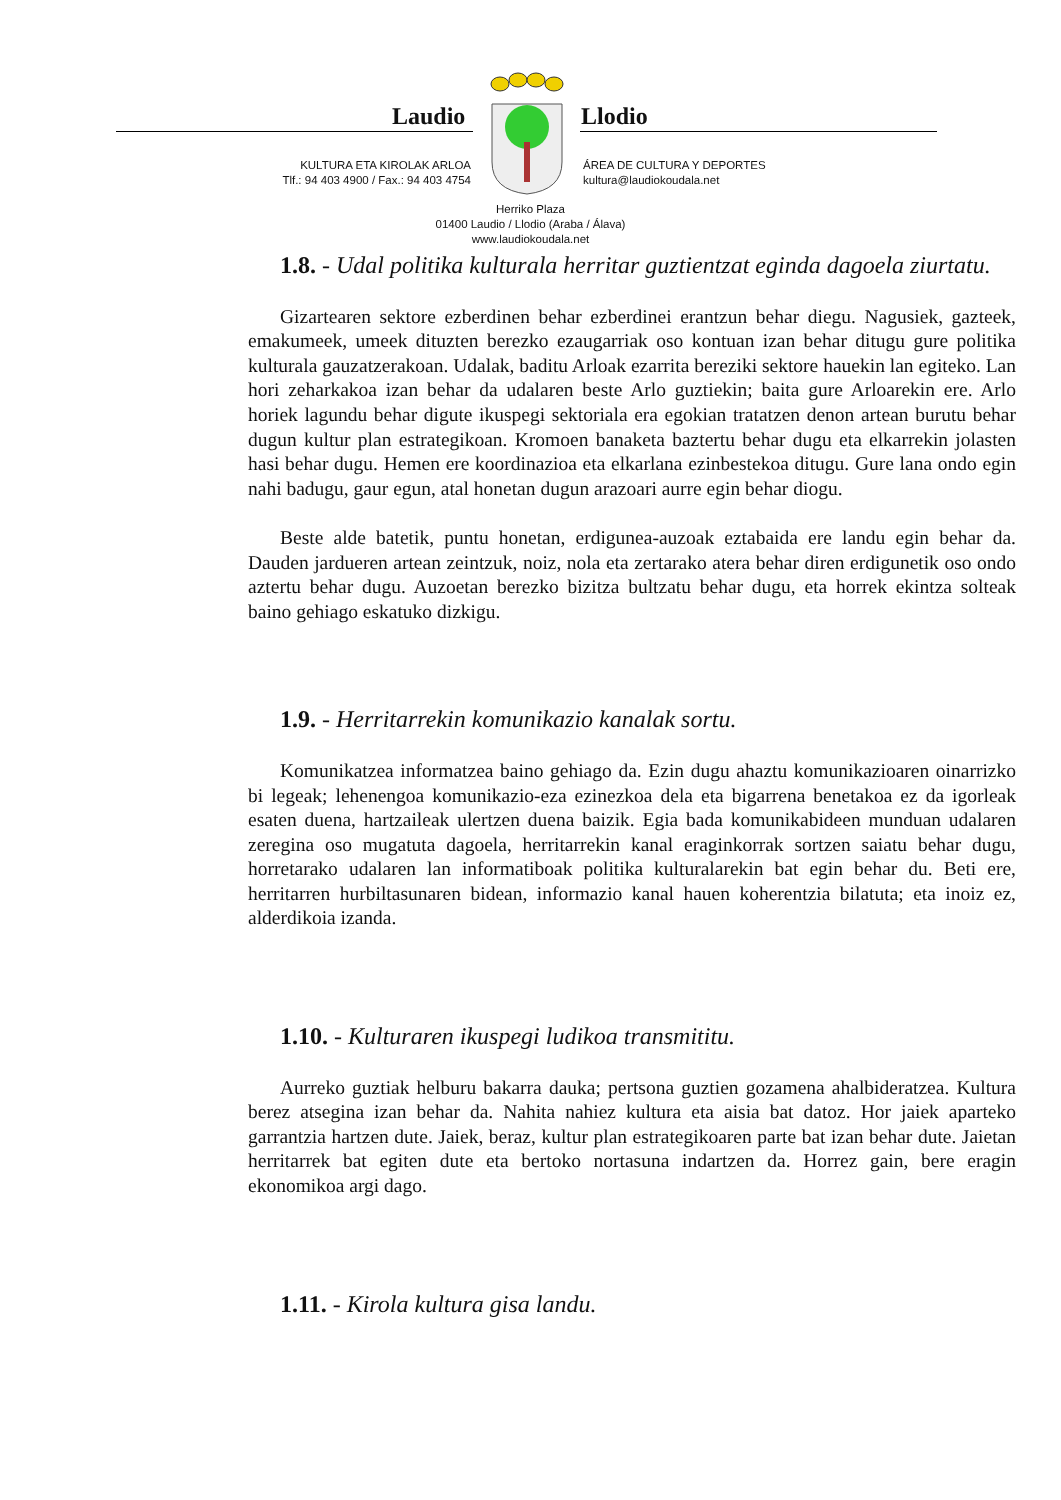Laudio Llodio
KULTURA ETA KIROLAK ARLOA
Tlf.: 94 403 4900 / Fax.: 94 403 4754
ÁREA DE CULTURA Y DEPORTES
kultura@laudiokoudala.net
Herriko Plaza
01400 Laudio / Llodio (Araba / Álava)
www.laudiokoudala.net
1.8. - Udal politika kulturala herritar guztientzat eginda dagoela ziurtatu.
Gizartearen sektore ezberdinen behar ezberdinei erantzun behar diegu. Nagusiek, gazteek, emakumeek, umeek dituzten berezko ezaugarriak oso kontuan izan behar ditugu gure politika kulturala gauzatzerakoan. Udalak, baditu Arloak ezarrita bereziki sektore hauekin lan egiteko. Lan hori zeharkakoa izan behar da udalaren beste Arlo guztiekin; baita gure Arloarekin ere. Arlo horiek lagundu behar digute ikuspegi sektoriala era egokian tratatzen denon artean burutu behar dugun kultur plan estrategikoan. Kromoen banaketa baztertu behar dugu eta elkarrekin jolasten hasi behar dugu. Hemen ere koordinazioa eta elkarlana ezinbestekoa ditugu. Gure lana ondo egin nahi badugu, gaur egun, atal honetan dugun arazoari aurre egin behar diogu.
Beste alde batetik, puntu honetan, erdigunea-auzoak eztabaida ere landu egin behar da. Dauden jardueren artean zeintzuk, noiz, nola eta zertarako atera behar diren erdigunetik oso ondo aztertu behar dugu. Auzoetan berezko bizitza bultzatu behar dugu, eta horrek ekintza solteak baino gehiago eskatuko dizkigu.
1.9. - Herritarrekin komunikazio kanalak sortu.
Komunikatzea informatzea baino gehiago da. Ezin dugu ahaztu komunikazioaren oinarrizko bi legeak; lehenengoa komunikazio-eza ezinezkoa dela eta bigarrena benetakoa ez da igorleak esaten duena, hartzaileak ulertzen duena baizik. Egia bada komunikabideen munduan udalaren zeregina oso mugatuta dagoela, herritarrekin kanal eraginkorrak sortzen saiatu behar dugu, horretarako udalaren lan informatiboak politika kulturalarekin bat egin behar du. Beti ere, herritarren hurbiltasunaren bidean, informazio kanal hauen koherentzia bilatuta; eta inoiz ez, alderdikoia izanda.
1.10. - Kulturaren ikuspegi ludikoa transmititu.
Aurreko guztiak helburu bakarra dauka; pertsona guztien gozamena ahalbideratzea. Kultura berez atsegina izan behar da. Nahita nahiez kultura eta aisia bat datoz. Hor jaiek aparteko garrantzia hartzen dute. Jaiek, beraz, kultur plan estrategikoaren parte bat izan behar dute. Jaietan herritarrek bat egiten dute eta bertoko nortasuna indartzen da. Horrez gain, bere eragin ekonomikoa argi dago.
1.11. - Kirola kultura gisa landu.